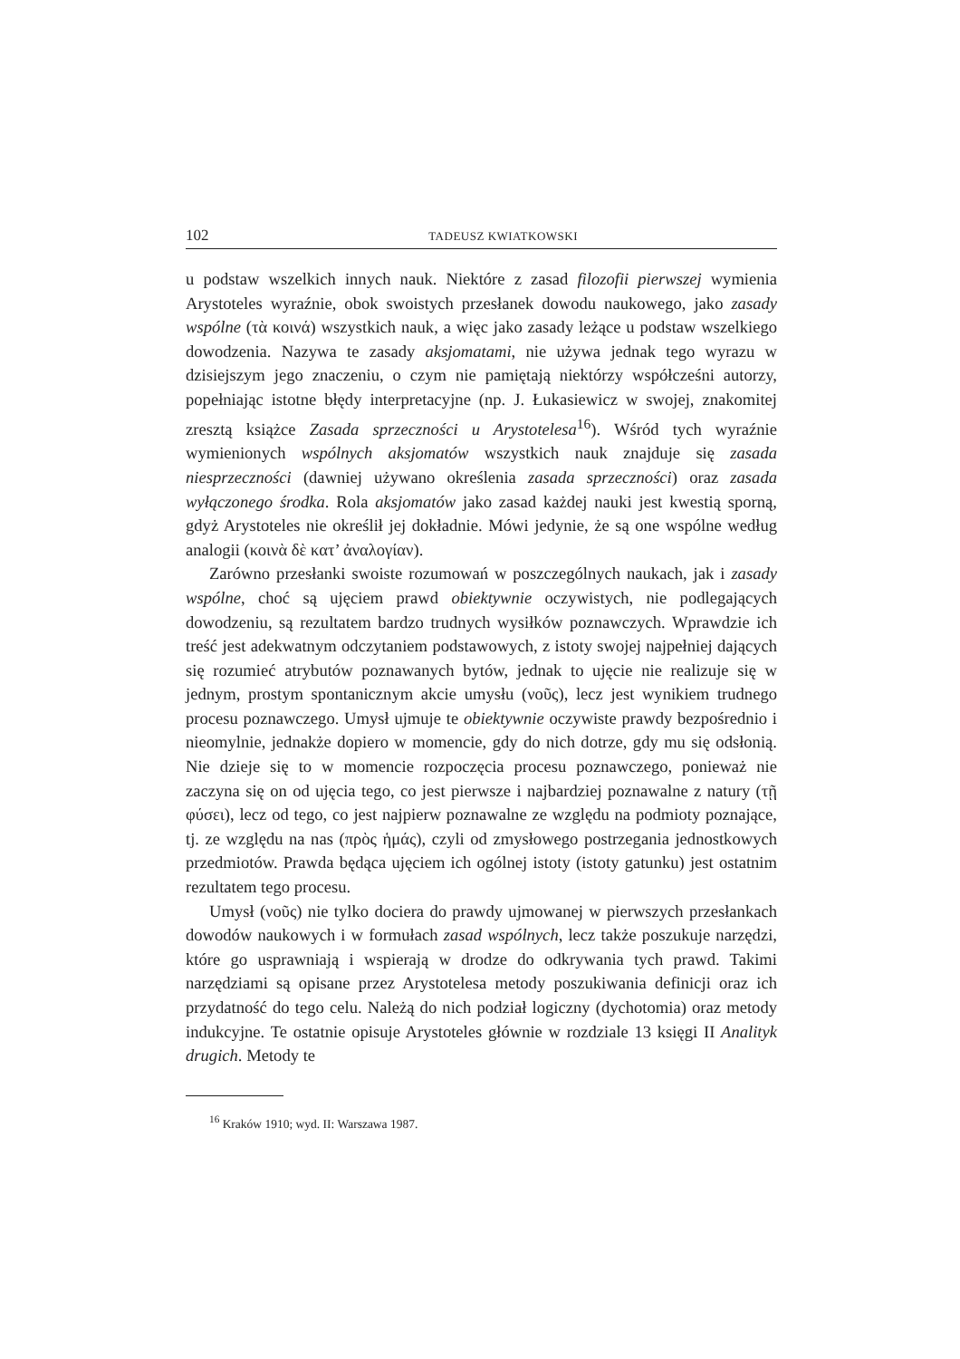102 TADEUSZ KWIATKOWSKI
u podstaw wszelkich innych nauk. Niektóre z zasad filozofii pierwszej wymienia Arystoteles wyraźnie, obok swoistych przesłanek dowodu naukowego, jako zasady wspólne (τὰ κοινά) wszystkich nauk, a więc jako zasady leżące u podstaw wszelkiego dowodzenia. Nazywa te zasady aksjomatami, nie używa jednak tego wyrazu w dzisiejszym jego znaczeniu, o czym nie pamiętają niektórzy współcześni autorzy, popełniając istotne błędy interpretacyjne (np. J. Łukasiewicz w swojej, znakomitej zresztą książce Zasada sprzeczności u Arystotelesa<sup>16</sup>). Wśród tych wyraźnie wymienionych wspólnych aksjomatów wszystkich nauk znajduje się zasada niesprzeczności (dawniej używano określenia zasada sprzeczności) oraz zasada wyłączonego środka. Rola aksjomatów jako zasad każdej nauki jest kwestią sporną, gdyż Arystoteles nie określił jej dokładnie. Mówi jedynie, że są one wspólne według analogii (κοινὰ δὲ κατ’ ἀναλογίαν).
Zarówno przesłanki swoiste rozumowań w poszczególnych naukach, jak i zasady wspólne, choć są ujęciem prawd obiektywnie oczywistych, nie podlegających dowodzeniu, są rezultatem bardzo trudnych wysiłków poznawczych. Wprawdzie ich treść jest adekwatnym odczytaniem podstawowych, z istoty swojej najpełniej dających się rozumieć atrybutów poznawanych bytów, jednak to ujęcie nie realizuje się w jednym, prostym spontanicznym akcie umysłu (νοῦς), lecz jest wynikiem trudnego procesu poznawczego. Umysł ujmuje te obiektywnie oczywiste prawdy bezpośrednio i nieomylnie, jednakże dopiero w momencie, gdy do nich dotrze, gdy mu się odsłonią. Nie dzieje się to w momencie rozpoczęcia procesu poznawczego, ponieważ nie zaczyna się on od ujęcia tego, co jest pierwsze i najbardziej poznawalne z natury (τῇ φύσει), lecz od tego, co jest najpierw poznawalne ze względu na podmioty poznające, tj. ze względu na nas (πρὸς ἡμάς), czyli od zmysłowego postrzegania jednostkowych przedmiotów. Prawda będąca ujęciem ich ogólnej istoty (istoty gatunku) jest ostatnim rezultatem tego procesu.
Umysł (νοῦς) nie tylko dociera do prawdy ujmowanej w pierwszych przesłankach dowodów naukowych i w formułach zasad wspólnych, lecz także poszukuje narzędzi, które go usprawniają i wspierają w drodze do odkrywania tych prawd. Takimi narzędziami są opisane przez Arystotelesa metody poszukiwania definicji oraz ich przydatność do tego celu. Należą do nich podział logiczny (dychotomia) oraz metody indukcyjne. Te ostatnie opisuje Arystoteles głównie w rozdziale 13 księgi II Analityk drugich. Metody te
<sup>16</sup> Kraków 1910; wyd. II: Warszawa 1987.